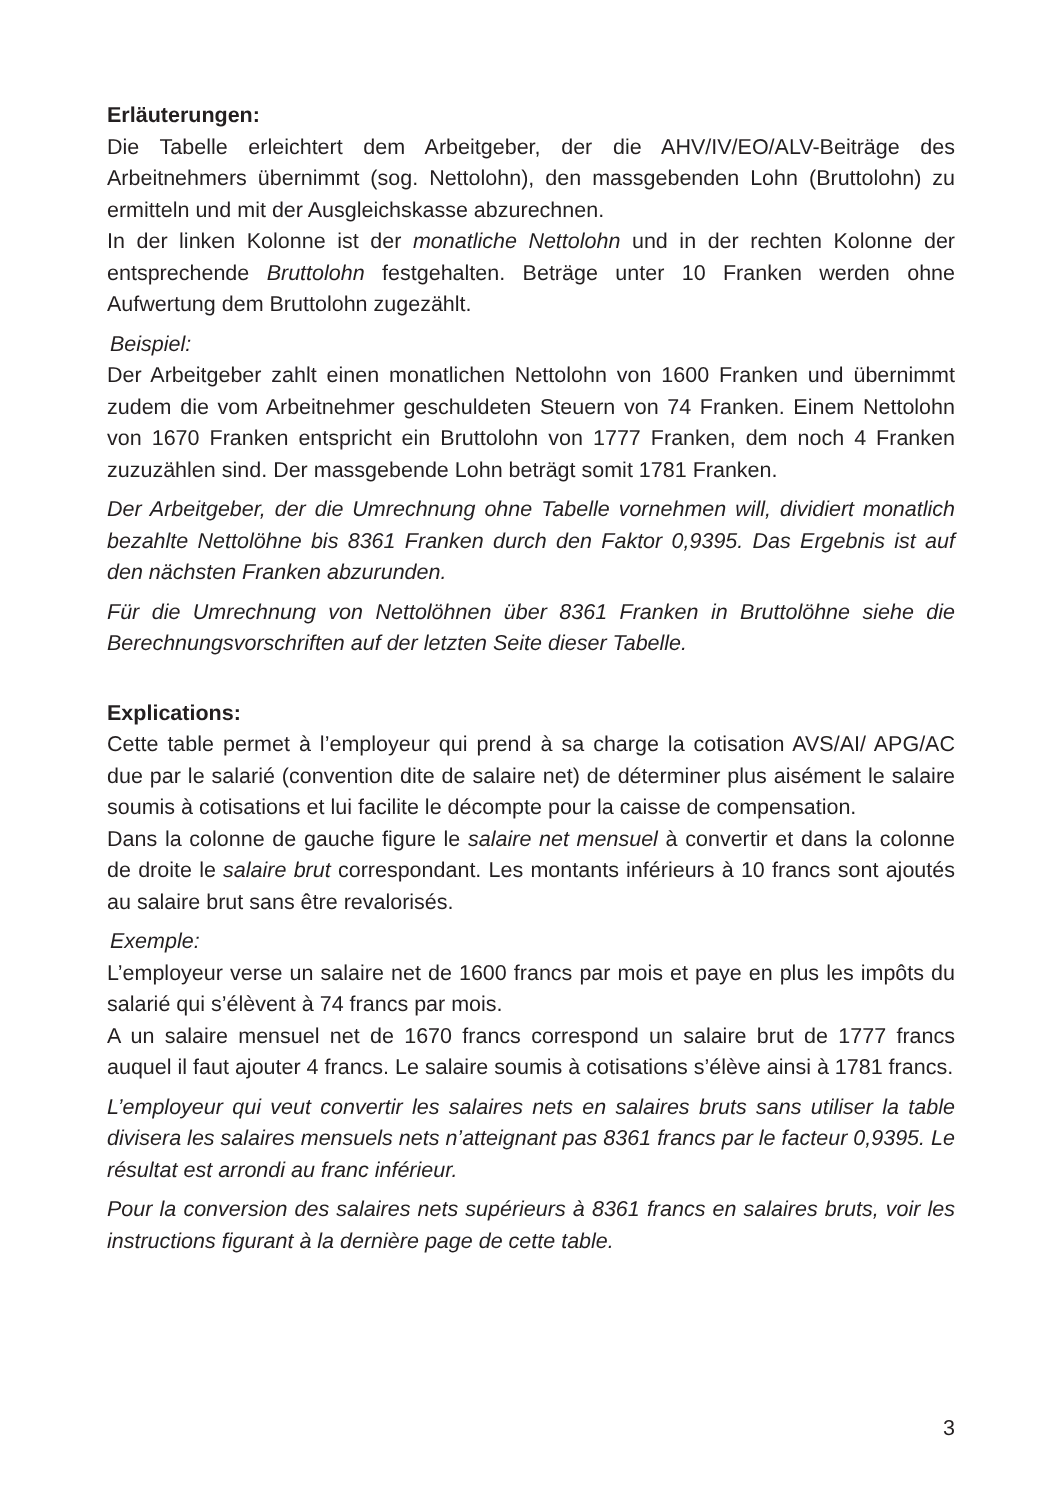Erläuterungen:
Die Tabelle erleichtert dem Arbeitgeber, der die AHV/IV/EO/ALV-Beiträge des Arbeitnehmers übernimmt (sog. Nettolohn), den massgebenden Lohn (Brutto­lohn) zu ermitteln und mit der Ausgleichskasse abzurechnen.
In der linken Kolonne ist der monatliche Nettolohn und in der rechten Kolonne der entsprechende Bruttolohn festgehalten. Beträge unter 10 Franken werden ohne Aufwertung dem Bruttolohn zugezählt.
Beispiel:
Der Arbeitgeber zahlt einen monatlichen Nettolohn von 1600 Franken und über­nimmt zudem die vom Arbeitnehmer geschuldeten Steuern von 74 Franken. Einem Nettolohn von 1670 Franken entspricht ein Bruttolohn von 1777 Fran­ken, dem noch 4 Franken zuzuzählen sind. Der massgebende Lohn beträgt somit 1781 Franken.
Der Arbeitgeber, der die Umrechnung ohne Tabelle vornehmen will, dividiert monatlich bezahlte Nettolöhne bis 8361 Franken durch den Faktor 0,9395. Das Ergebnis ist auf den nächsten Franken abzurunden.
Für die Umrechnung von Nettolöhnen über 8361 Franken in Bruttolöhne siehe die Berechnungsvorschriften auf der letzten Seite dieser Tabelle.
Explications:
Cette table permet à l’employeur qui prend à sa charge la cotisation AVS/AI/ APG/AC due par le salarié (convention dite de salaire net) de déterminer plus aisément le salaire soumis à cotisations et lui facilite le décompte pour la caisse de compensation.
Dans la colonne de gauche figure le salaire net mensuel à convertir et dans la colonne de droite le salaire brut correspondant. Les montants inférieurs à 10 francs sont ajoutés au salaire brut sans être revalorisés.
Exemple:
L’employeur verse un salaire net de 1600 francs par mois et paye en plus les impôts du salarié qui s’élèvent à 74 francs par mois.
A un salaire mensuel net de 1670 francs correspond un salaire brut de 1777 francs auquel il faut ajouter 4 francs. Le salaire soumis à cotisations s’élève ainsi à 1781 francs.
L’employeur qui veut convertir les salaires nets en salaires bruts sans utiliser la table divisera les salaires mensuels nets n’atteignant pas 8361 francs par le facteur 0,9395. Le résultat est arrondi au franc inférieur.
Pour la conversion des salaires nets supérieurs à 8361 francs en salaires bruts, voir les instructions figurant à la dernière page de cette table.
3